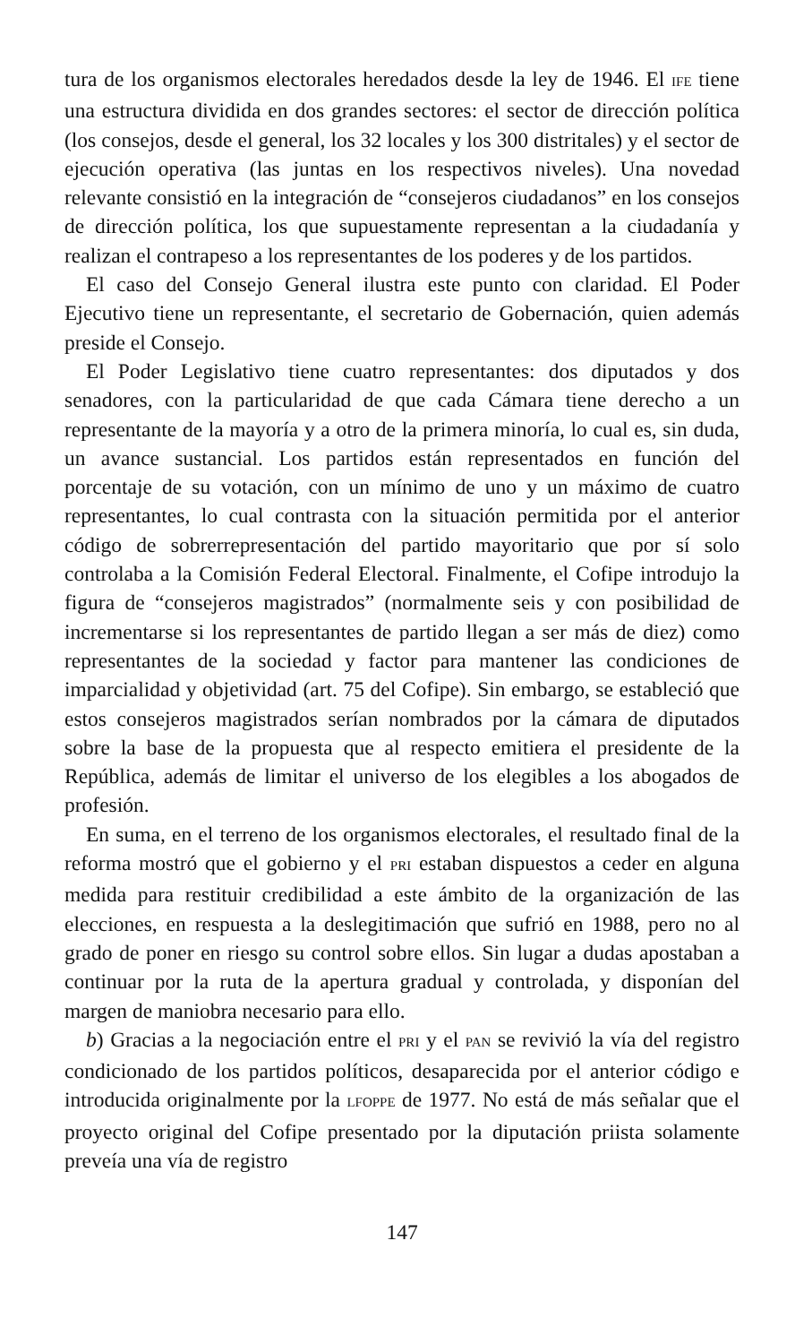tura de los organismos electorales heredados desde la ley de 1946. El IFE tiene una estructura dividida en dos grandes sectores: el sector de dirección política (los consejos, desde el general, los 32 locales y los 300 distritales) y el sector de ejecución operativa (las juntas en los respectivos niveles). Una novedad relevante consistió en la integración de “consejeros ciudadanos” en los consejos de dirección política, los que supuestamente representan a la ciudadanía y realizan el contrapeso a los representantes de los poderes y de los partidos.
El caso del Consejo General ilustra este punto con claridad. El Poder Ejecutivo tiene un representante, el secretario de Gobernación, quien además preside el Consejo.
El Poder Legislativo tiene cuatro representantes: dos diputados y dos senadores, con la particularidad de que cada Cámara tiene derecho a un representante de la mayoría y a otro de la primera minoría, lo cual es, sin duda, un avance sustancial. Los partidos están representados en función del porcentaje de su votación, con un mínimo de uno y un máximo de cuatro representantes, lo cual contrasta con la situación permitida por el anterior código de sobrerrepresentación del partido mayoritario que por sí solo controlaba a la Comisión Federal Electoral. Finalmente, el Cofipe introdujo la figura de “consejeros magistrados” (normalmente seis y con posibilidad de incrementarse si los representantes de partido llegan a ser más de diez) como representantes de la sociedad y factor para mantener las condiciones de imparcialidad y objetividad (art. 75 del Cofipe). Sin embargo, se estableció que estos consejeros magistrados serían nombrados por la cámara de diputados sobre la base de la propuesta que al respecto emitiera el presidente de la República, además de limitar el universo de los elegibles a los abogados de profesión.
En suma, en el terreno de los organismos electorales, el resultado final de la reforma mostró que el gobierno y el PRI estaban dispuestos a ceder en alguna medida para restituir credibilidad a este ámbito de la organización de las elecciones, en respuesta a la deslegitimación que sufrió en 1988, pero no al grado de poner en riesgo su control sobre ellos. Sin lugar a dudas apostaban a continuar por la ruta de la apertura gradual y controlada, y disponían del margen de maniobra necesario para ello.
b) Gracias a la negociación entre el PRI y el PAN se revivió la vía del registro condicionado de los partidos políticos, desaparecida por el anterior código e introducida originalmente por la LFOPPE de 1977. No está de más señalar que el proyecto original del Cofipe presentado por la diputación priista solamente preveía una vía de registro
147